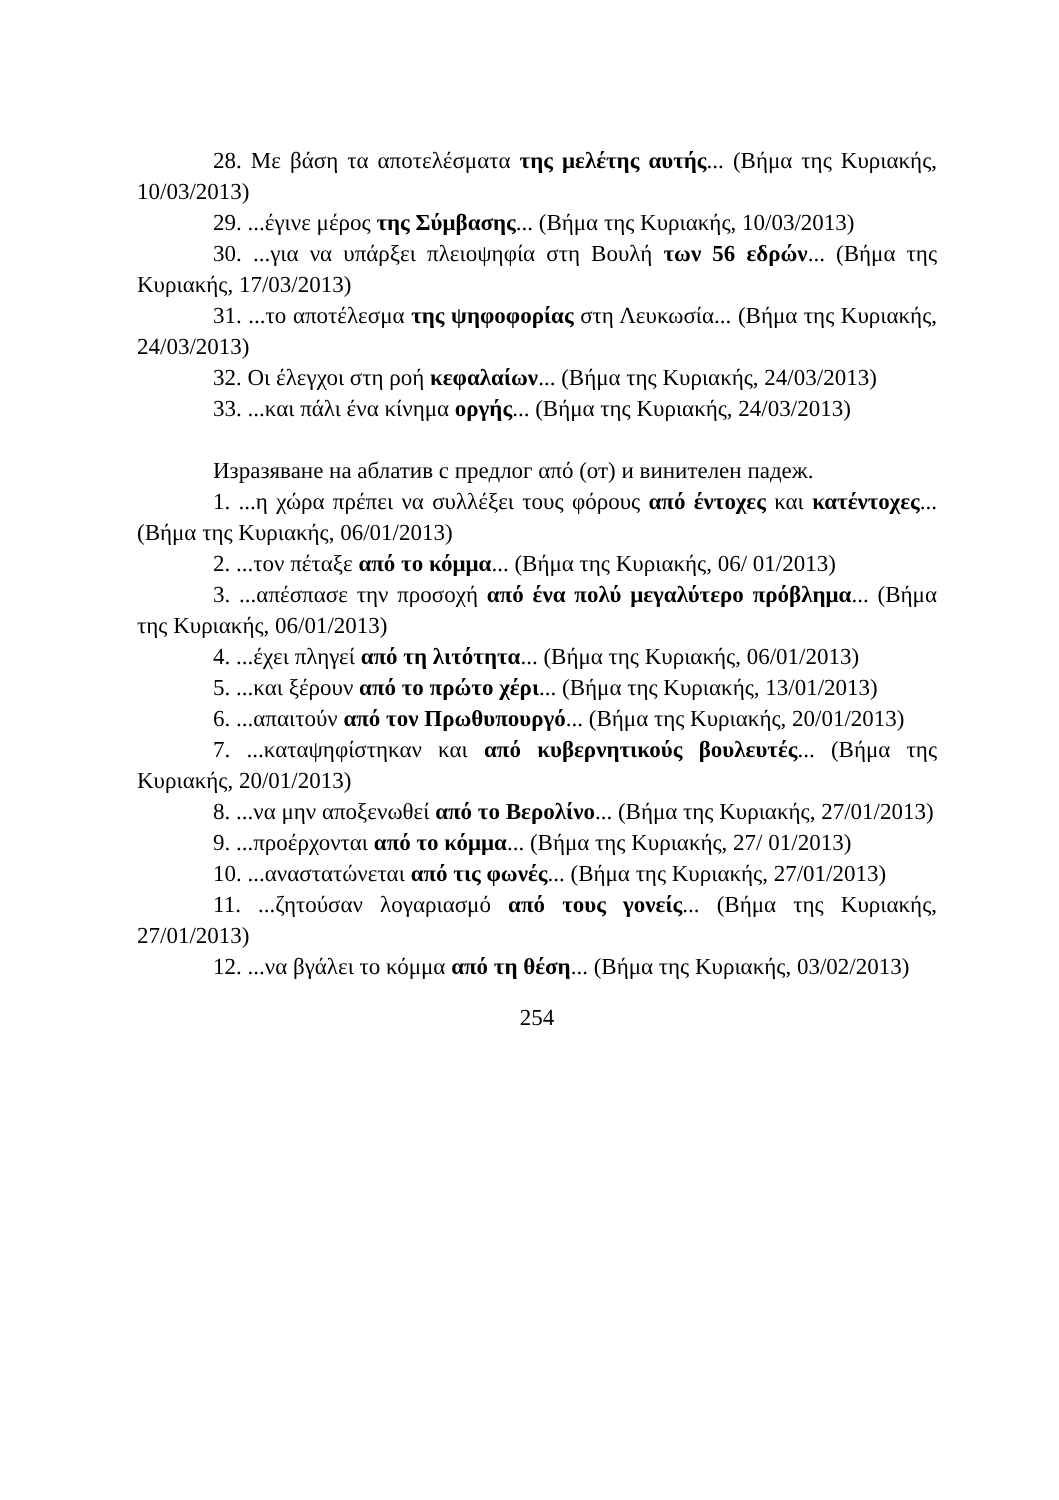28. Με βάση τα αποτελέσματα της μελέτης αυτής... (Βήμα της Κυριακής, 10/03/2013)
29. ...έγινε μέρος της Σύμβασης... (Βήμα της Κυριακής, 10/03/2013)
30. ...για να υπάρξει πλειοψηφία στη Βουλή των 56 εδρών... (Βήμα της Κυριακής, 17/03/2013)
31. ...το αποτέλεσμα της ψηφοφορίας στη Λευκωσία... (Βήμα της Κυριακής, 24/03/2013)
32. Οι έλεγχοι στη ροή κεφαλαίων... (Βήμα της Κυριακής, 24/03/2013)
33. ...και πάλι ένα κίνημα οργής... (Βήμα της Κυριακής, 24/03/2013)
Изразяване на аблатив с предлог από (от) и винителен падеж.
1. ...η χώρα πρέπει να συλλέξει τους φόρους από έντοχες και κατέντοχες... (Βήμα της Κυριακής, 06/01/2013)
2. ...τον πέταξε από το κόμμα... (Βήμα της Κυριακής, 06/ 01/2013)
3. ...απέσπασε την προσοχή από ένα πολύ μεγαλύτερο πρόβλημα... (Βήμα της Κυριακής, 06/01/2013)
4. ...έχει πληγεί από τη λιτότητα... (Βήμα της Κυριακής, 06/01/2013)
5. ...και ξέρουν από το πρώτο χέρι... (Βήμα της Κυριακής, 13/01/2013)
6. ...απαιτούν από τον Πρωθυπουργό... (Βήμα της Κυριακής, 20/01/2013)
7. ...καταψηφίστηκαν και από κυβερνητικούς βουλευτές... (Βήμα της Κυριακής, 20/01/2013)
8. ...να μην αποξενωθεί από το Βερολίνο... (Βήμα της Κυριακής, 27/01/2013)
9. ...προέρχονται από το κόμμα... (Βήμα της Κυριακής, 27/ 01/2013)
10. ...αναστατώνεται από τις φωνές... (Βήμα της Κυριακής, 27/01/2013)
11. ...ζητούσαν λογαριασμό από τους γονείς... (Βήμα της Κυριακής, 27/01/2013)
12. ...να βγάλει το κόμμα από τη θέση... (Βήμα της Κυριακής, 03/02/2013)
254